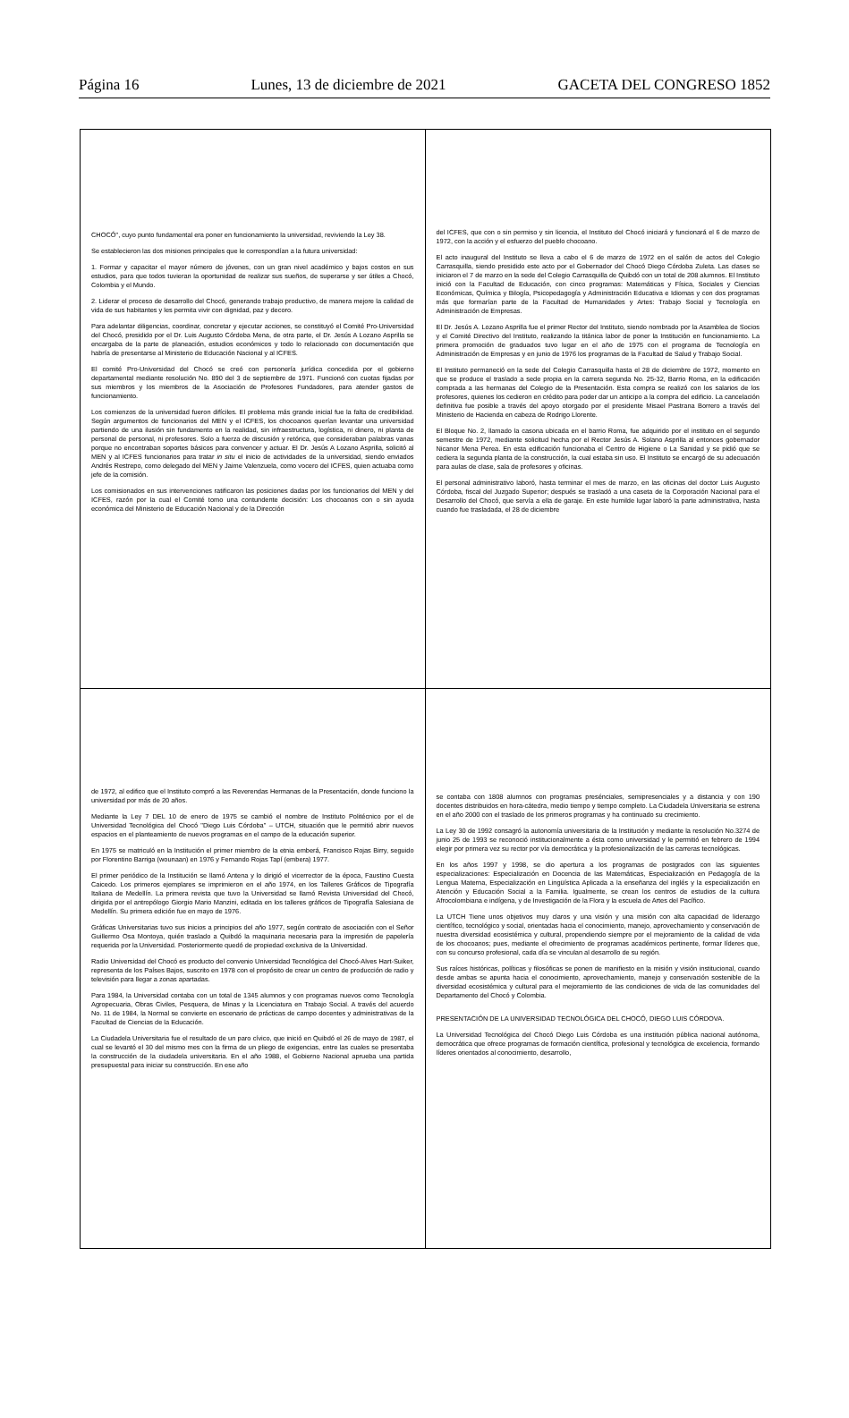Página 16 Lunes, 13 de diciembre de 2021 GACETA DEL CONGRESO 1852
CHOCÓ", cuyo punto fundamental era poner en funcionamiento la universidad, reviviendo la Ley 38.
Se establecieron las dos misiones principales que le correspondían a la futura universidad:
1. Formar y capacitar el mayor número de jóvenes, con un gran nivel académico y bajos costos en sus estudios, para que todos tuvieran la oportunidad de realizar sus sueños, de superarse y ser útiles a Chocó, Colombia y el Mundo.
2. Liderar el proceso de desarrollo del Chocó, generando trabajo productivo, de manera mejore la calidad de vida de sus habitantes y les permita vivir con dignidad, paz y decoro.
Para adelantar diligencias, coordinar, concretar y ejecutar acciones, se constituyó el Comité Pro-Universidad del Chocó, presidido por el Dr. Luis Augusto Córdoba Mena, de otra parte, el Dr. Jesús A Lozano Asprilla se encargaba de la parte de planeación, estudios económicos y todo lo relacionado con documentación que habría de presentarse al Ministerio de Educación Nacional y al ICFES.
El comité Pro-Universidad del Chocó se creó con personería jurídica concedida por el gobierno departamental mediante resolución No. 890 del 3 de septiembre de 1971. Funcionó con cuotas fijadas por sus miembros y los miembros de la Asociación de Profesores Fundadores, para atender gastos de funcionamiento.
Los comienzos de la universidad fueron difíciles. El problema más grande inicial fue la falta de credibilidad. Según argumentos de funcionarios del MEN y el ICFES, los chocoanos querían levantar una universidad partiendo de una ilusión sin fundamento en la realidad, sin infraestructura, logística, ni dinero, ni planta de personal de personal, ni profesores. Solo a fuerza de discusión y retórica, que consideraban palabras vanas porque no encontraban soportes básicos para convencer y actuar. El Dr. Jesús A Lozano Asprilla, solicitó al MEN y al ICFES funcionarios para tratar in situ el inicio de actividades de la universidad, siendo enviados Andrés Restrepo, como delegado del MEN y Jaime Valenzuela, como vocero del ICFES, quien actuaba como jefe de la comisión.
Los comisionados en sus intervenciones ratificaron las posiciones dadas por los funcionarios del MEN y del ICFES, razón por la cual el Comité tomo una contundente decisión: Los chocoanos con o sin ayuda económica del Ministerio de Educación Nacional y de la Dirección
del ICFES, que con o sin permiso y sin licencia, el Instituto del Chocó iniciará y funcionará el 6 de marzo de 1972, con la acción y el esfuerzo del pueblo chocoano.
El acto inaugural del Instituto se lleva a cabo el 6 de marzo de 1972 en el salón de actos del Colegio Carrasquilla, siendo presidido este acto por el Gobernador del Chocó Diego Córdoba Zuleta. Las clases se iniciaron el 7 de marzo en la sede del Colegio Carrasquilla de Quibdó con un total de 208 alumnos. El Instituto inició con la Facultad de Educación, con cinco programas: Matemáticas y Física, Sociales y Ciencias Económicas, Química y Bilogía, Psicopedagogía y Administración Educativa e Idiomas y con dos programas más que formarían parte de la Facultad de Humanidades y Artes: Trabajo Social y Tecnología en Administración de Empresas.
El Dr. Jesús A. Lozano Asprilla fue el primer Rector del Instituto, siendo nombrado por la Asamblea de Socios y el Comité Directivo del Instituto, realizando la titánica labor de poner la Institución en funcionamiento. La primera promoción de graduados tuvo lugar en el año de 1975 con el programa de Tecnología en Administración de Empresas y en junio de 1976 los programas de la Facultad de Salud y Trabajo Social.
El Instituto permaneció en la sede del Colegio Carrasquilla hasta el 28 de diciembre de 1972, momento en que se produce el traslado a sede propia en la carrera segunda No. 25-32, Barrio Roma, en la edificación comprada a las hermanas del Colegio de la Presentación. Esta compra se realizó con los salarios de los profesores, quienes los cedieron en crédito para poder dar un anticipo a la compra del edificio. La cancelación definitiva fue posible a través del apoyo otorgado por el presidente Misael Pastrana Borrero a través del Ministerio de Hacienda en cabeza de Rodrigo Llorente.
El Bloque No. 2, llamado la casona ubicada en el barrio Roma, fue adquirido por el instituto en el segundo semestre de 1972, mediante solicitud hecha por el Rector Jesús A. Solano Asprilla al entonces gobernador Nicanor Mena Perea. En esta edificación funcionaba el Centro de Higiene o La Sanidad y se pidió que se cediera la segunda planta de la construcción, la cual estaba sin uso. El Instituto se encargó de su adecuación para aulas de clase, sala de profesores y oficinas.
El personal administrativo laboró, hasta terminar el mes de marzo, en las oficinas del doctor Luis Augusto Córdoba, fiscal del Juzgado Superior; después se trasladó a una caseta de la Corporación Nacional para el Desarrollo del Chocó, que servía a ella de garaje. En este humilde lugar laboró la parte administrativa, hasta cuando fue trasladada, el 28 de diciembre
de 1972, al edifico que el Instituto compró a las Reverendas Hermanas de la Presentación, donde funciono la universidad por más de 20 años.
Mediante la Ley 7 DEL 10 de enero de 1975 se cambió el nombre de Instituto Politécnico por el de Universidad Tecnológica del Chocó "Diego Luis Córdoba" – UTCH, situación que le permitió abrir nuevos espacios en el planteamiento de nuevos programas en el campo de la educación superior.
En 1975 se matriculó en la Institución el primer miembro de la etnia emberá, Francisco Rojas Birry, seguido por Florentino Barriga (wounaan) en 1976 y Fernando Rojas Tapí (embera) 1977.
El primer periódico de la Institución se llamó Antena y lo dirigió el vicerrector de la época, Faustino Cuesta Caicedo. Los primeros ejemplares se imprimieron en el año 1974, en los Talleres Gráficos de Tipografía Italiana de Medellín. La primera revista que tuvo la Universidad se llamó Revista Universidad del Chocó, dirigida por el antropólogo Giorgio Mario Manzini, editada en los talleres gráficos de Tipografía Salesiana de Medellín. Su primera edición fue en mayo de 1976.
Gráficas Universitarias tuvo sus inicios a principios del año 1977, según contrato de asociación con el Señor Guillermo Osa Montoya, quién traslado a Quibdó la maquinaria necesaria para la impresión de papelería requerida por la Universidad. Posteriormente quedó de propiedad exclusiva de la Universidad.
Radio Universidad del Chocó es producto del convenio Universidad Tecnológica del Chocó-Alves Hart-Suiker, representa de los Países Bajos, suscrito en 1978 con el propósito de crear un centro de producción de radio y televisión para llegar a zonas apartadas.
Para 1984, la Universidad contaba con un total de 1345 alumnos y con programas nuevos como Tecnología Agropecuaria, Obras Civiles, Pesquera, de Minas y la Licenciatura en Trabajo Social. A través del acuerdo No. 11 de 1984, la Normal se convierte en escenario de prácticas de campo docentes y administrativas de la Facultad de Ciencias de la Educación.
La Ciudadela Universitaria fue el resultado de un paro cívico, que inició en Quibdó el 26 de mayo de 1987, el cual se levantó el 30 del mismo mes con la firma de un pliego de exigencias, entre las cuales se presentaba la construcción de la ciudadela universitaria. En el año 1988, el Gobierno Nacional aprueba una partida presupuestal para iniciar su construcción. En ese año
se contaba con 1808 alumnos con programas presénciales, semipresenciales y a distancia y con 190 docentes distribuidos en hora-cátedra, medio tiempo y tiempo completo. La Ciudadela Universitaria se estrena en el año 2000 con el traslado de los primeros programas y ha continuado su crecimiento.
La Ley 30 de 1992 consagró la autonomía universitaria de la Institución y mediante la resolución No.3274 de junio 25 de 1993 se reconoció institucionalmente a ésta como universidad y le permitió en febrero de 1994 elegir por primera vez su rector por vía democrática y la profesionalización de las carreras tecnológicas.
En los años 1997 y 1998, se dio apertura a los programas de postgrados con las siguientes especializaciones: Especialización en Docencia de las Matemáticas, Especialización en Pedagogía de la Lengua Materna, Especialización en Lingüística Aplicada a la enseñanza del inglés y la especialización en Atención y Educación Social a la Familia. Igualmente, se crean los centros de estudios de la cultura Afrocolombiana e indígena, y de Investigación de la Flora y la escuela de Artes del Pacífico.
La UTCH Tiene unos objetivos muy claros y una visión y una misión con alta capacidad de liderazgo científico, tecnológico y social, orientadas hacia el conocimiento, manejo, aprovechamiento y conservación de nuestra diversidad ecosistémica y cultural, propendiendo siempre por el mejoramiento de la calidad de vida de los chocoanos; pues, mediante el ofrecimiento de programas académicos pertinente, formar líderes que, con su concurso profesional, cada día se vinculan al desarrollo de su región.
Sus raíces históricas, políticas y filosóficas se ponen de manifiesto en la misión y visión institucional, cuando desde ambas se apunta hacia el conocimiento, aprovechamiento, manejo y conservación sostenible de la diversidad ecosistémica y cultural para el mejoramiento de las condiciones de vida de las comunidades del Departamento del Chocó y Colombia.
PRESENTACIÓN DE LA UNIVERSIDAD TECNOLÓGICA DEL CHOCÓ, DIEGO LUIS CÓRDOVA.
La Universidad Tecnológica del Chocó Diego Luis Córdoba es una institución pública nacional autónoma, democrática que ofrece programas de formación científica, profesional y tecnológica de excelencia, formando líderes orientados al conocimiento, desarrollo,